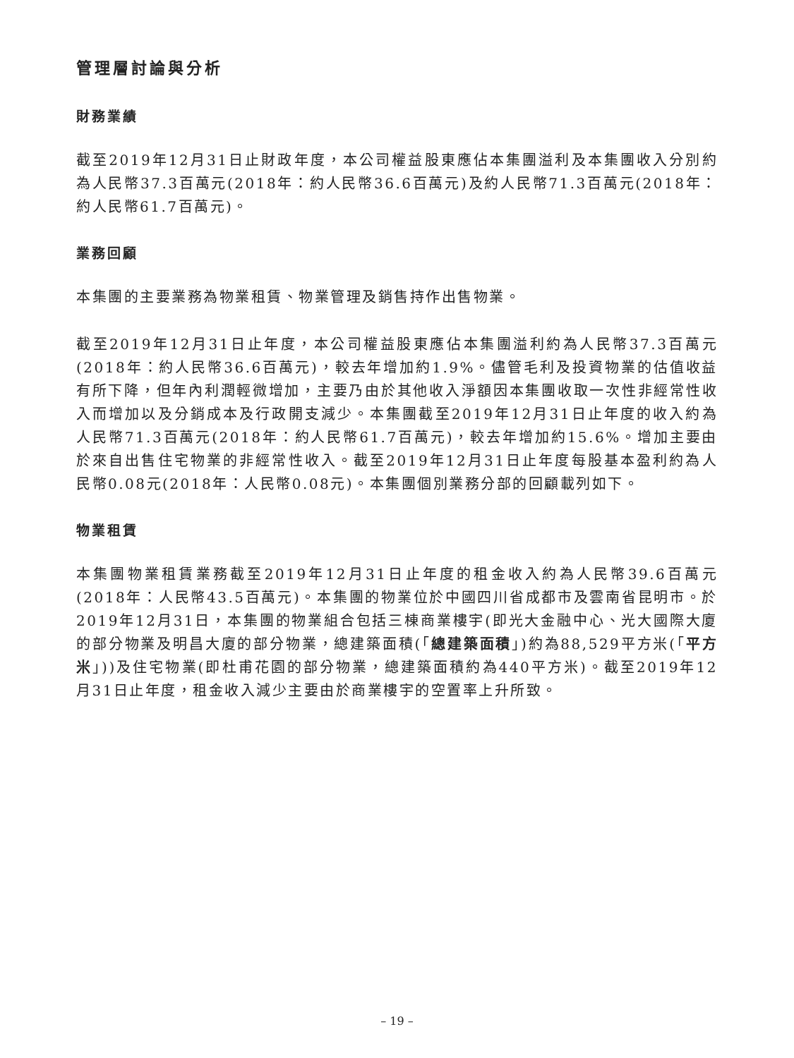管理層討論與分析
財務業績
截至2019年12月31日止財政年度，本公司權益股東應佔本集團溢利及本集團收入分別約為人民幣37.3百萬元(2018年：約人民幣36.6百萬元)及約人民幣71.3百萬元(2018年：約人民幣61.7百萬元)。
業務回顧
本集團的主要業務為物業租賃、物業管理及銷售持作出售物業。
截至2019年12月31日止年度，本公司權益股東應佔本集團溢利約為人民幣37.3百萬元(2018年：約人民幣36.6百萬元)，較去年增加約1.9%。儘管毛利及投資物業的估值收益有所下降，但年內利潤輕微增加，主要乃由於其他收入淨額因本集團收取一次性非經常性收入而增加以及分銷成本及行政開支減少。本集團截至2019年12月31日止年度的收入約為人民幣71.3百萬元(2018年：約人民幣61.7百萬元)，較去年增加約15.6%。增加主要由於來自出售住宅物業的非經常性收入。截至2019年12月31日止年度每股基本盈利約為人民幣0.08元(2018年：人民幣0.08元)。本集團個別業務分部的回顧載列如下。
物業租賃
本集團物業租賃業務截至2019年12月31日止年度的租金收入約為人民幣39.6百萬元(2018年：人民幣43.5百萬元)。本集團的物業位於中國四川省成都市及雲南省昆明市。於2019年12月31日，本集團的物業組合包括三棟商業樓宇(即光大金融中心、光大國際大廈的部分物業及明昌大廈的部分物業，總建築面積(「總建築面積」)約為88,529平方米(「平方米」))及住宅物業(即杜甫花園的部分物業，總建築面積約為440平方米)。截至2019年12月31日止年度，租金收入減少主要由於商業樓宇的空置率上升所致。
– 19 –